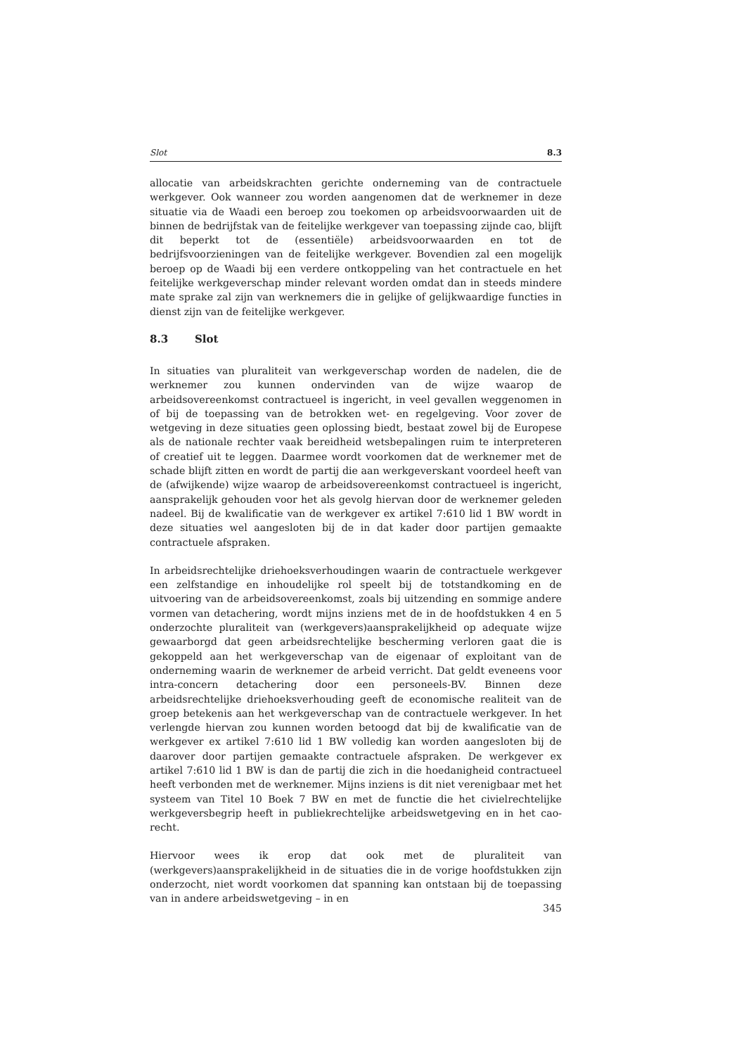Slot 8.3
allocatie van arbeidskrachten gerichte onderneming van de contractuele werkgever. Ook wanneer zou worden aangenomen dat de werknemer in deze situatie via de Waadi een beroep zou toekomen op arbeidsvoorwaarden uit de binnen de bedrijfstak van de feitelijke werkgever van toepassing zijnde cao, blijft dit beperkt tot de (essentiële) arbeidsvoorwaarden en tot de bedrijfsvoorzieningen van de feitelijke werkgever. Bovendien zal een mogelijk beroep op de Waadi bij een verdere ontkoppeling van het contractuele en het feitelijke werkgeverschap minder relevant worden omdat dan in steeds mindere mate sprake zal zijn van werknemers die in gelijke of gelijkwaardige functies in dienst zijn van de feitelijke werkgever.
8.3 Slot
In situaties van pluraliteit van werkgeverschap worden de nadelen, die de werknemer zou kunnen ondervinden van de wijze waarop de arbeidsovereenkomst contractueel is ingericht, in veel gevallen weggenomen in of bij de toepassing van de betrokken wet- en regelgeving. Voor zover de wetgeving in deze situaties geen oplossing biedt, bestaat zowel bij de Europese als de nationale rechter vaak bereidheid wetsbepalingen ruim te interpreteren of creatief uit te leggen. Daarmee wordt voorkomen dat de werknemer met de schade blijft zitten en wordt de partij die aan werkgeverskant voordeel heeft van de (afwijkende) wijze waarop de arbeidsovereenkomst contractueel is ingericht, aansprakelijk gehouden voor het als gevolg hiervan door de werknemer geleden nadeel. Bij de kwalificatie van de werkgever ex artikel 7:610 lid 1 BW wordt in deze situaties wel aangesloten bij de in dat kader door partijen gemaakte contractuele afspraken.
In arbeidsrechtelijke driehoeksverhoudingen waarin de contractuele werkgever een zelfstandige en inhoudelijke rol speelt bij de totstandkoming en de uitvoering van de arbeidsovereenkomst, zoals bij uitzending en sommige andere vormen van detachering, wordt mijns inziens met de in de hoofdstukken 4 en 5 onderzochte pluraliteit van (werkgevers)aansprakelijkheid op adequate wijze gewaarborgd dat geen arbeidsrechtelijke bescherming verloren gaat die is gekoppeld aan het werkgeverschap van de eigenaar of exploitant van de onderneming waarin de werknemer de arbeid verricht. Dat geldt eveneens voor intra-concern detachering door een personeels-BV. Binnen deze arbeidsrechtelijke driehoeksverhouding geeft de economische realiteit van de groep betekenis aan het werkgeverschap van de contractuele werkgever. In het verlengde hiervan zou kunnen worden betoogd dat bij de kwalificatie van de werkgever ex artikel 7:610 lid 1 BW volledig kan worden aangesloten bij de daarover door partijen gemaakte contractuele afspraken. De werkgever ex artikel 7:610 lid 1 BW is dan de partij die zich in die hoedanigheid contractueel heeft verbonden met de werknemer. Mijns inziens is dit niet verenigbaar met het systeem van Titel 10 Boek 7 BW en met de functie die het civielrechtelijke werkgeversbegrip heeft in publiekrechtelijke arbeidswetgeving en in het cao-recht.
Hiervoor wees ik erop dat ook met de pluraliteit van (werkgevers)aansprakelijkheid in de situaties die in de vorige hoofdstukken zijn onderzocht, niet wordt voorkomen dat spanning kan ontstaan bij de toepassing van in andere arbeidswetgeving – in en
345